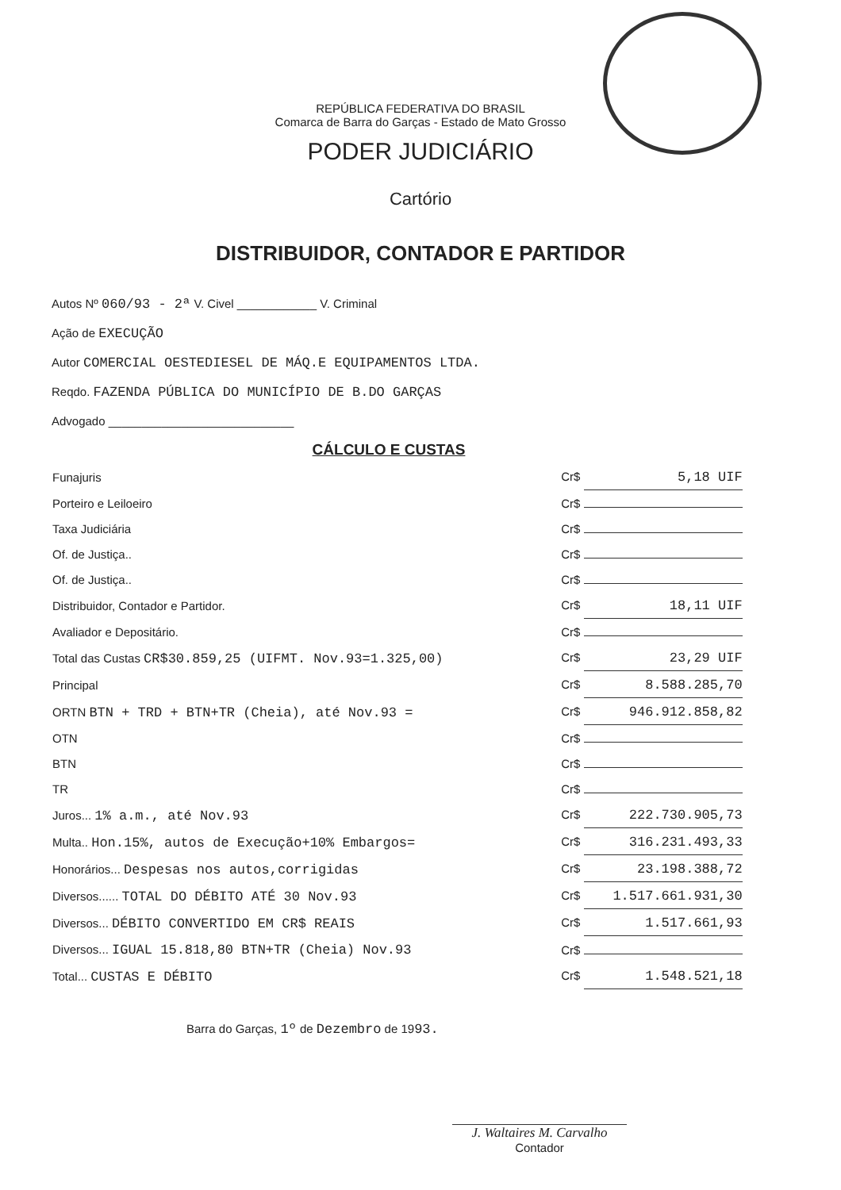REPÚBLICA FEDERATIVA DO BRASIL
Comarca de Barra do Garças - Estado de Mato Grosso
PODER JUDICIÁRIO
Cartório
DISTRIBUIDOR, CONTADOR E PARTIDOR
Autos Nº 060/93 - 2ª V. Civel ____________ V. Criminal
Ação de EXECUÇÃO
Autor COMERCIAL OESTEDIESEL DE MÁQ.E EQUIPAMENTOS LTDA.
Reqdo. FAZENDA PÚBLICA DO MUNICÍPIO DE B.DO GARÇAS
Advogado ____________________________
CÁLCULO E CUSTAS
| Funajuris | Cr$ 5,18 UIF |
| Porteiro e Leiloeiro | Cr$ |
| Taxa Judiciária | Cr$ |
| Of. de Justiça.. | Cr$ |
| Of. de Justiça.. | Cr$ |
| Distribuidor, Contador e Partidor. | Cr$ 18,11 UIF |
| Avaliador e Depositário. | Cr$ |
| Total das Custas CR$30.859,25 (UIFMT. Nov.93=1.325,00) | Cr$ 23,29 UIF |
| Principal | Cr$ 8.588.285,70 |
| ORTN BTN + TRD + BTN+TR (Cheia), até Nov.93 = | Cr$ 946.912.858,82 |
| OTN | Cr$ |
| BTN | Cr$ |
| TR | Cr$ |
| Juros... 1% a.m., até Nov.93 | Cr$ 222.730.905,73 |
| Multa.. Hon.15%, autos de Execução+10% Embargos= | Cr$ 316.231.493,33 |
| Honorários... Despesas nos autos,corrigidas | Cr$ 23.198.388,72 |
| Diversos...... TOTAL DO DÉBITO ATÉ 30 Nov.93 | Cr$ 1.517.661.931,30 |
| Diversos... DÉBITO CONVERTIDO EM CR$ REAIS | Cr$ 1.517.661,93 |
| Diversos... IGUAL 15.818,80 BTN+TR (Cheia) Nov.93 | Cr$ |
| Total... CUSTAS E DÉBITO | Cr$ 1.548.521,18 |
Barra do Garças, 1º de Dezembro de 1993.
J. Waltaires M. Carvalho
Contador